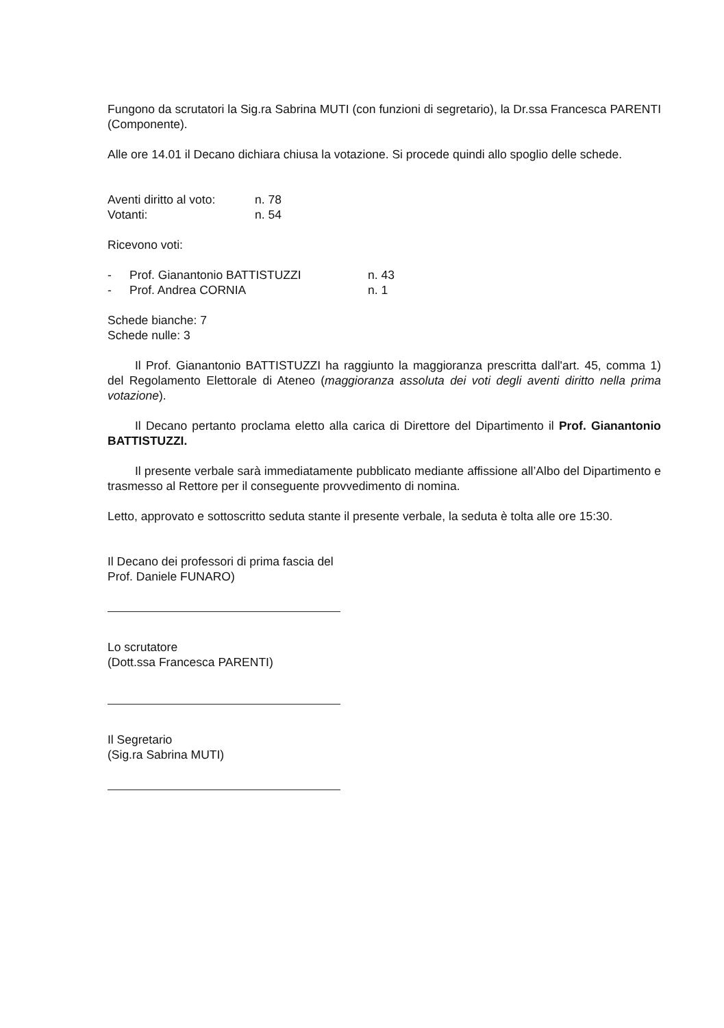Fungono da scrutatori la Sig.ra Sabrina MUTI (con funzioni di segretario), la Dr.ssa Francesca PARENTI (Componente).
Alle ore 14.01 il Decano dichiara chiusa la votazione. Si procede quindi allo spoglio delle schede.
Aventi diritto al voto: n. 78
Votanti: n. 54
Ricevono voti:
- Prof. Gianantonio BATTISTUZZI n. 43
- Prof. Andrea CORNIA n. 1
Schede bianche: 7
Schede nulle: 3
Il Prof. Gianantonio BATTISTUZZI ha raggiunto la maggioranza prescritta dall'art. 45, comma 1) del Regolamento Elettorale di Ateneo (maggioranza assoluta dei voti degli aventi diritto nella prima votazione).
Il Decano pertanto proclama eletto alla carica di Direttore del Dipartimento il Prof. Gianantonio BATTISTUZZI.
Il presente verbale sarà immediatamente pubblicato mediante affissione all’Albo del Dipartimento e trasmesso al Rettore per il conseguente provvedimento di nomina.
Letto, approvato e sottoscritto seduta stante il presente verbale, la seduta è tolta alle ore 15:30.
Il Decano dei professori di prima fascia del
Prof. Daniele FUNARO)
Lo scrutatore
(Dott.ssa Francesca PARENTI)
Il Segretario
(Sig.ra Sabrina MUTI)